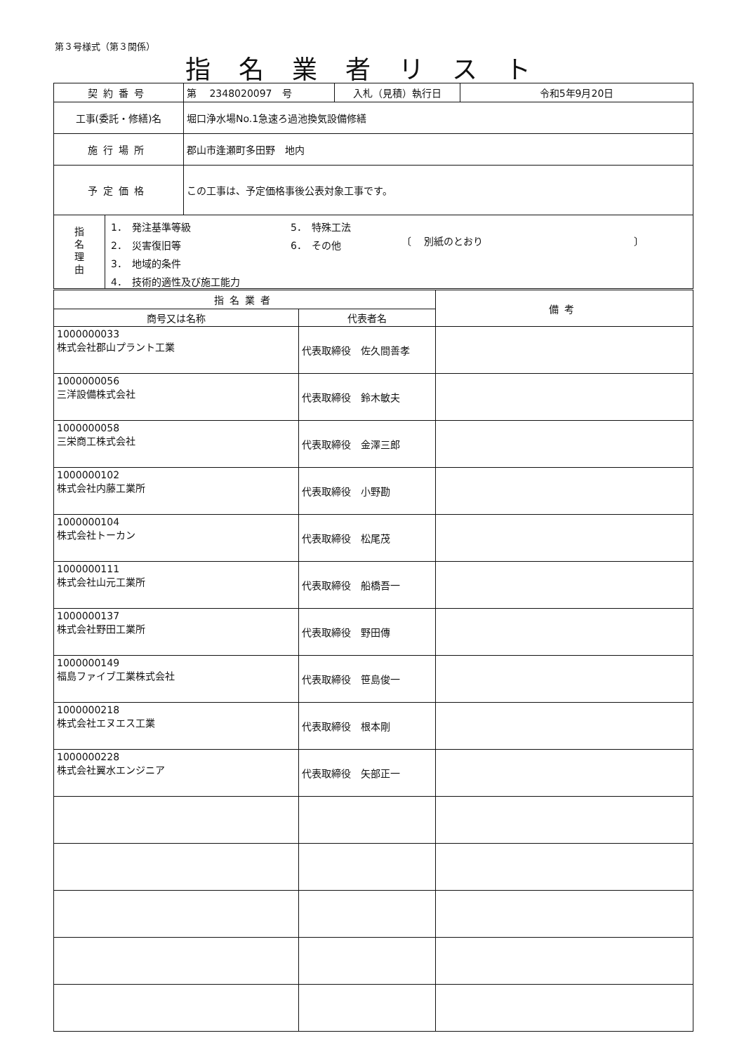第３号様式（第３関係）
指名業者リスト
| 契約番号 | 第 2348020097 号 | 入札（見積）執行日 | 令和5年9月20日 |
| 工事(委託・修繕)名 | 堀口浄水場No.1急速ろ過池換気設備修繕 | | |
| 施行場所 | 郡山市逢瀬町多田野 地内 | | |
| 予定価格 | この工事は、予定価格事後公表対象工事です。 | | |
| 指 名 理 由 1． 発注基準等級 2． 災害復旧等 3． 地域的条件 4． 技術的適性及び施工能力 5． 特殊工法 6． その他 〔 別紙のとおり 〕 | | | |
| 指名業者 | | 備考 |
| --- | --- | --- |
| 商号又は名称 | 代表者名 | |
| 1000000033 株式会社郡山プラント工業 | 代表取締役 佐久間善孝 | |
| 1000000056 三洋設備株式会社 | 代表取締役 鈴木敏夫 | |
| 1000000058 三栄商工株式会社 | 代表取締役 金澤三郎 | |
| 1000000102 株式会社内藤工業所 | 代表取締役 小野勘 | |
| 1000000104 株式会社トーカン | 代表取締役 松尾茂 | |
| 1000000111 株式会社山元工業所 | 代表取締役 船橋吾一 | |
| 1000000137 株式会社野田工業所 | 代表取締役 野田傳 | |
| 1000000149 福島ファイブ工業株式会社 | 代表取締役 笹島俊一 | |
| 1000000218 株式会社エヌエス工業 | 代表取締役 根本剛 | |
| 1000000228 株式会社翼水エンジニア | 代表取締役 矢部正一 | |